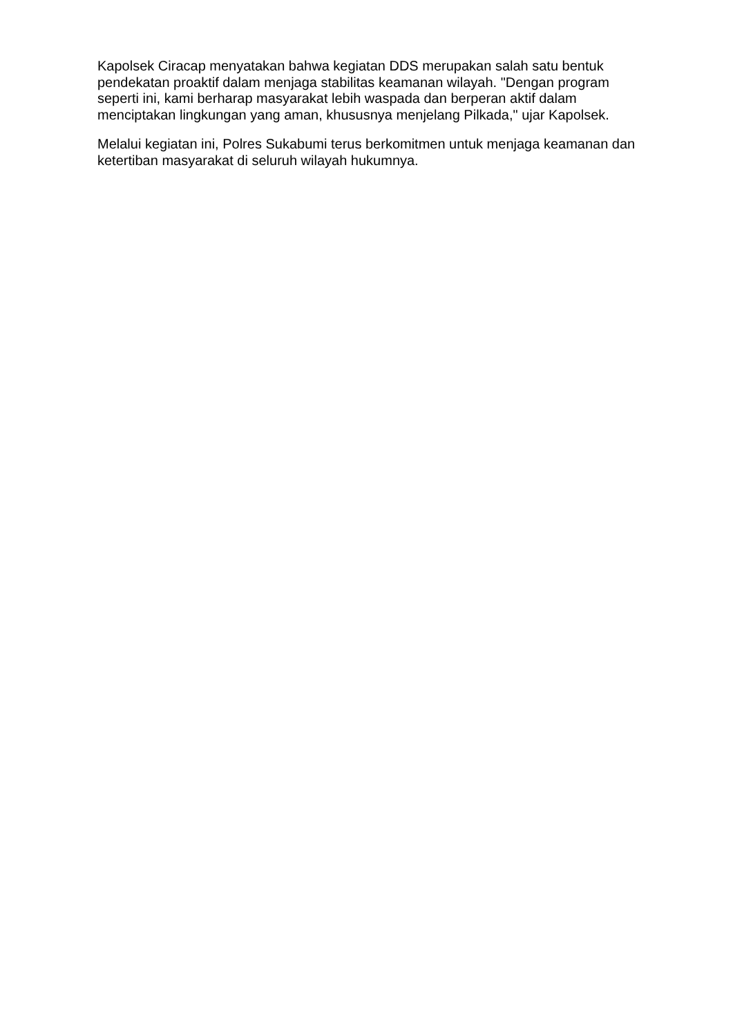Kapolsek Ciracap menyatakan bahwa kegiatan DDS merupakan salah satu bentuk pendekatan proaktif dalam menjaga stabilitas keamanan wilayah. "Dengan program seperti ini, kami berharap masyarakat lebih waspada dan berperan aktif dalam menciptakan lingkungan yang aman, khususnya menjelang Pilkada," ujar Kapolsek.
Melalui kegiatan ini, Polres Sukabumi terus berkomitmen untuk menjaga keamanan dan ketertiban masyarakat di seluruh wilayah hukumnya.